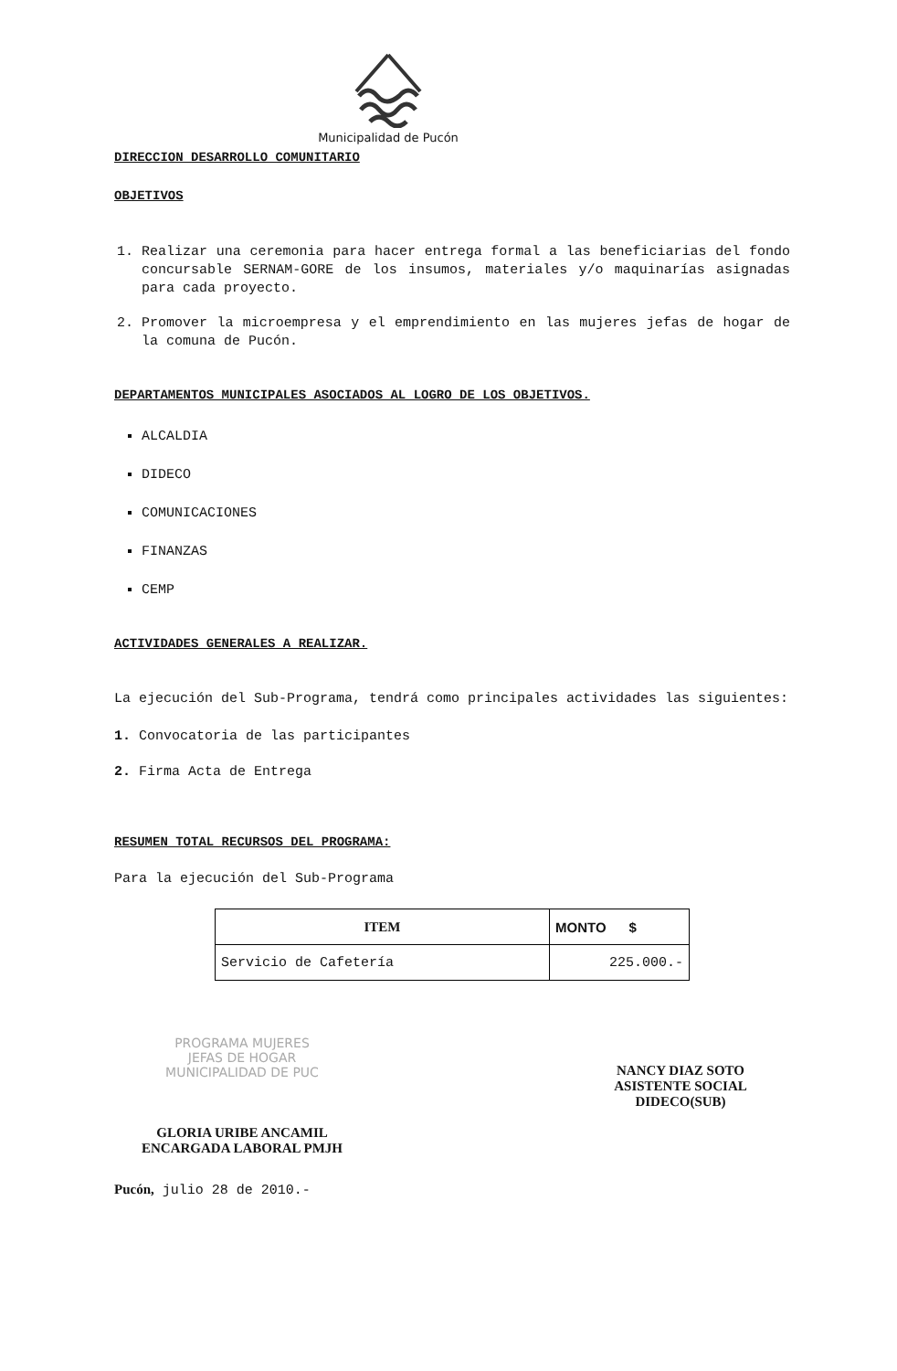Municipalidad de Pucón
DIRECCION DESARROLLO COMUNITARIO
OBJETIVOS
1. Realizar una ceremonia para hacer entrega formal a las beneficiarias del fondo concursable SERNAM-GORE de los insumos, materiales y/o maquinarías asignadas para cada proyecto.
2. Promover la microempresa y el emprendimiento en las mujeres jefas de hogar de la comuna de Pucón.
DEPARTAMENTOS MUNICIPALES ASOCIADOS AL LOGRO DE LOS OBJETIVOS.
ALCALDIA
DIDECO
COMUNICACIONES
FINANZAS
CEMP
ACTIVIDADES GENERALES A REALIZAR.
La ejecución del Sub-Programa, tendrá como principales actividades las siguientes:
1. Convocatoria de las participantes
2. Firma Acta de Entrega
RESUMEN TOTAL RECURSOS DEL PROGRAMA:
Para la ejecución del Sub-Programa
| ITEM | MONTO $ |
| --- | --- |
| Servicio de Cafetería | 225.000.- |
PROGRAMA MUJERES
JEFAS DE HOGAR
MUNICIPALIDAD DE PUC
GLORIA URIBE ANCAMIL
ENCARGADA LABORAL PMJH
NANCY DIAZ SOTO
ASISTENTE SOCIAL
DIDECO(SUB)
Pucón, julio 28 de 2010.-